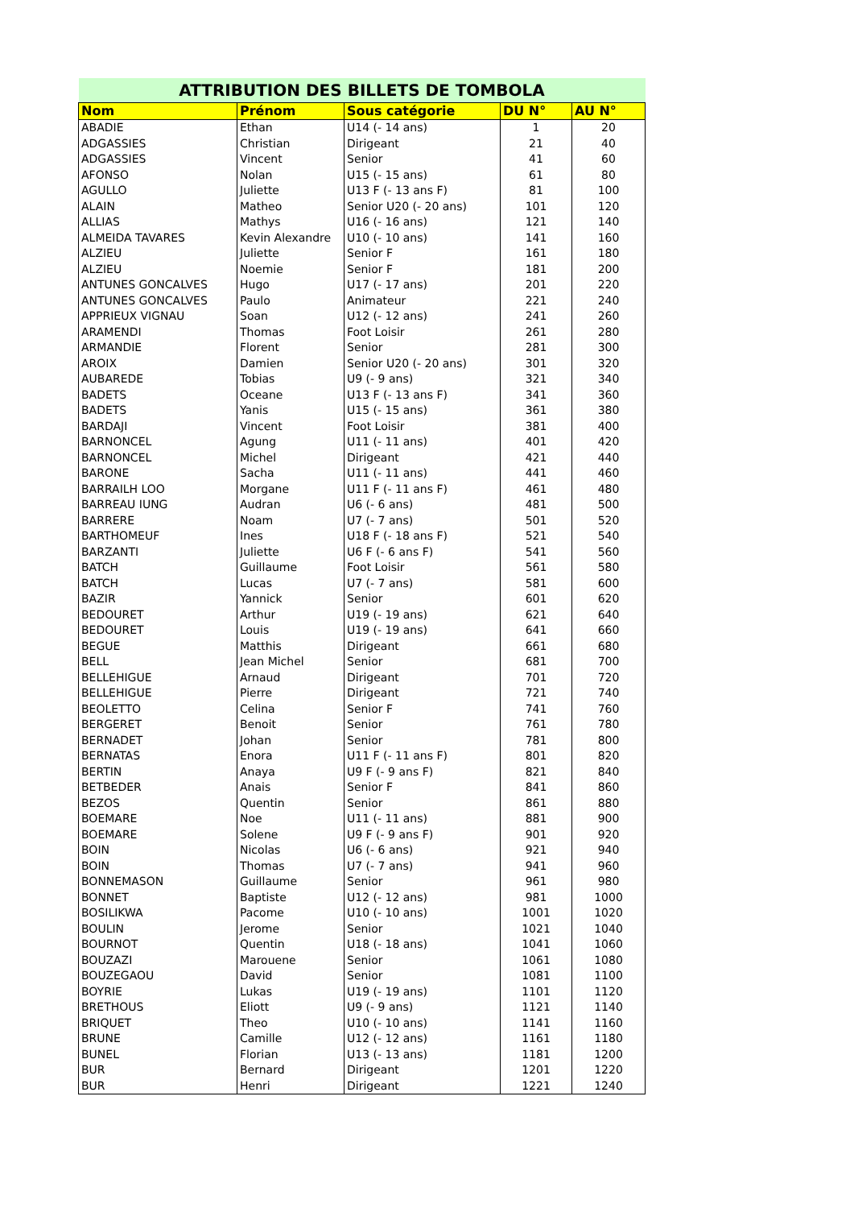| ATTRIBUTION DES BILLETS DE TOMBOLA | | | | |
| --- | --- | --- | --- | --- |
| Nom | Prénom | Sous catégorie | DU N° | AU N° |
| ABADIE | Ethan | U14 (- 14 ans) | 1 | 20 |
| ADGASSIES | Christian | Dirigeant | 21 | 40 |
| ADGASSIES | Vincent | Senior | 41 | 60 |
| AFONSO | Nolan | U15 (- 15 ans) | 61 | 80 |
| AGULLO | Juliette | U13 F (- 13 ans F) | 81 | 100 |
| ALAIN | Matheo | Senior U20 (- 20 ans) | 101 | 120 |
| ALLIAS | Mathys | U16 (- 16 ans) | 121 | 140 |
| ALMEIDA TAVARES | Kevin Alexandre | U10 (- 10 ans) | 141 | 160 |
| ALZIEU | Juliette | Senior F | 161 | 180 |
| ALZIEU | Noemie | Senior F | 181 | 200 |
| ANTUNES GONCALVES | Hugo | U17 (- 17 ans) | 201 | 220 |
| ANTUNES GONCALVES | Paulo | Animateur | 221 | 240 |
| APPRIEUX VIGNAU | Soan | U12 (- 12 ans) | 241 | 260 |
| ARAMENDI | Thomas | Foot Loisir | 261 | 280 |
| ARMANDIE | Florent | Senior | 281 | 300 |
| AROIX | Damien | Senior U20 (- 20 ans) | 301 | 320 |
| AUBAREDE | Tobias | U9 (- 9 ans) | 321 | 340 |
| BADETS | Oceane | U13 F (- 13 ans F) | 341 | 360 |
| BADETS | Yanis | U15 (- 15 ans) | 361 | 380 |
| BARDAJI | Vincent | Foot Loisir | 381 | 400 |
| BARNONCEL | Agung | U11 (- 11 ans) | 401 | 420 |
| BARNONCEL | Michel | Dirigeant | 421 | 440 |
| BARONE | Sacha | U11 (- 11 ans) | 441 | 460 |
| BARRAILH LOO | Morgane | U11 F (- 11 ans F) | 461 | 480 |
| BARREAU IUNG | Audran | U6 (- 6 ans) | 481 | 500 |
| BARRERE | Noam | U7 (- 7 ans) | 501 | 520 |
| BARTHOMEUF | Ines | U18 F (- 18 ans F) | 521 | 540 |
| BARZANTI | Juliette | U6 F (- 6 ans F) | 541 | 560 |
| BATCH | Guillaume | Foot Loisir | 561 | 580 |
| BATCH | Lucas | U7 (- 7 ans) | 581 | 600 |
| BAZIR | Yannick | Senior | 601 | 620 |
| BEDOURET | Arthur | U19 (- 19 ans) | 621 | 640 |
| BEDOURET | Louis | U19 (- 19 ans) | 641 | 660 |
| BEGUE | Matthis | Dirigeant | 661 | 680 |
| BELL | Jean Michel | Senior | 681 | 700 |
| BELLEHIGUE | Arnaud | Dirigeant | 701 | 720 |
| BELLEHIGUE | Pierre | Dirigeant | 721 | 740 |
| BEOLETTO | Celina | Senior F | 741 | 760 |
| BERGERET | Benoit | Senior | 761 | 780 |
| BERNADET | Johan | Senior | 781 | 800 |
| BERNATAS | Enora | U11 F (- 11 ans F) | 801 | 820 |
| BERTIN | Anaya | U9 F (- 9 ans F) | 821 | 840 |
| BETBEDER | Anais | Senior F | 841 | 860 |
| BEZOS | Quentin | Senior | 861 | 880 |
| BOEMARE | Noe | U11 (- 11 ans) | 881 | 900 |
| BOEMARE | Solene | U9 F (- 9 ans F) | 901 | 920 |
| BOIN | Nicolas | U6 (- 6 ans) | 921 | 940 |
| BOIN | Thomas | U7 (- 7 ans) | 941 | 960 |
| BONNEMASON | Guillaume | Senior | 961 | 980 |
| BONNET | Baptiste | U12 (- 12 ans) | 981 | 1000 |
| BOSILIKWA | Pacome | U10 (- 10 ans) | 1001 | 1020 |
| BOULIN | Jerome | Senior | 1021 | 1040 |
| BOURNOT | Quentin | U18 (- 18 ans) | 1041 | 1060 |
| BOUZAZI | Marouene | Senior | 1061 | 1080 |
| BOUZEGAOU | David | Senior | 1081 | 1100 |
| BOYRIE | Lukas | U19 (- 19 ans) | 1101 | 1120 |
| BRETHOUS | Eliott | U9 (- 9 ans) | 1121 | 1140 |
| BRIQUET | Theo | U10 (- 10 ans) | 1141 | 1160 |
| BRUNE | Camille | U12 (- 12 ans) | 1161 | 1180 |
| BUNEL | Florian | U13 (- 13 ans) | 1181 | 1200 |
| BUR | Bernard | Dirigeant | 1201 | 1220 |
| BUR | Henri | Dirigeant | 1221 | 1240 |